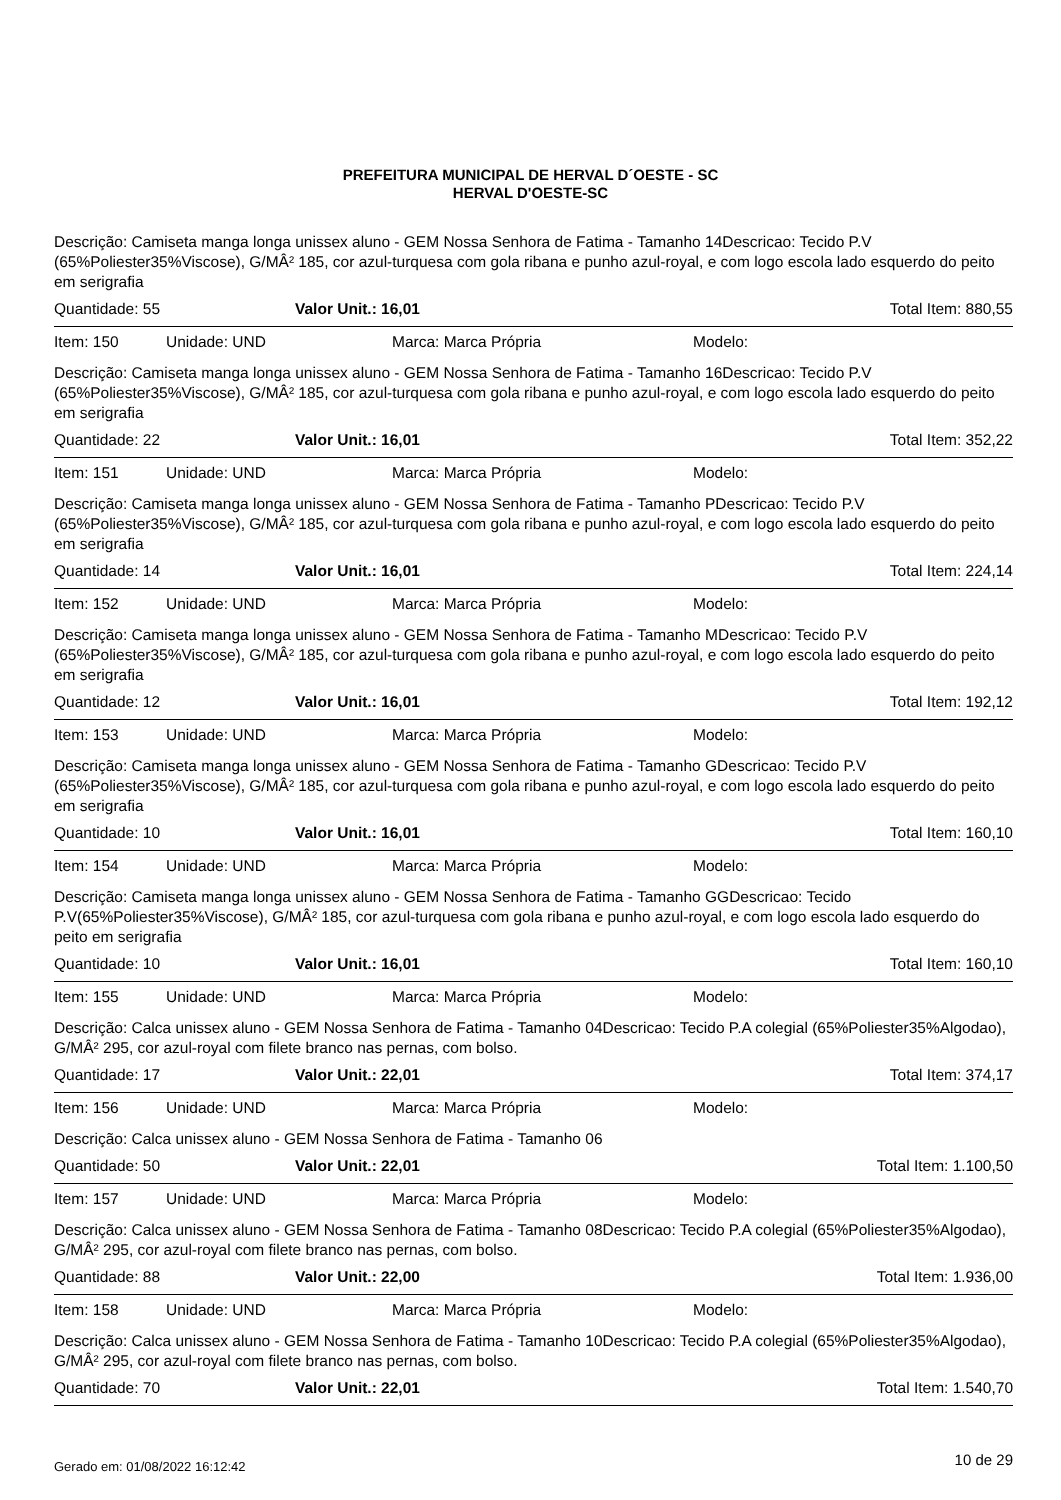PREFEITURA MUNICIPAL DE HERVAL D´OESTE - SC
HERVAL D'OESTE-SC
Descrição: Camiseta manga longa unissex aluno - GEM Nossa Senhora de Fatima - Tamanho 14Descricao: Tecido P.V (65%Poliester35%Viscose), G/MÂ² 185, cor azul-turquesa com gola ribana e punho azul-royal, e com logo escola lado esquerdo do peito em serigrafia
Quantidade: 55 Valor Unit.: 16,01 Total Item: 880,55
Item: 150 Unidade: UND Marca: Marca Própria Modelo:
Descrição: Camiseta manga longa unissex aluno - GEM Nossa Senhora de Fatima - Tamanho 16Descricao: Tecido P.V (65%Poliester35%Viscose), G/MÂ² 185, cor azul-turquesa com gola ribana e punho azul-royal, e com logo escola lado esquerdo do peito em serigrafia
Quantidade: 22 Valor Unit.: 16,01 Total Item: 352,22
Item: 151 Unidade: UND Marca: Marca Própria Modelo:
Descrição: Camiseta manga longa unissex aluno - GEM Nossa Senhora de Fatima - Tamanho PDescricao: Tecido P.V (65%Poliester35%Viscose), G/MÂ² 185, cor azul-turquesa com gola ribana e punho azul-royal, e com logo escola lado esquerdo do peito em serigrafia
Quantidade: 14 Valor Unit.: 16,01 Total Item: 224,14
Item: 152 Unidade: UND Marca: Marca Própria Modelo:
Descrição: Camiseta manga longa unissex aluno - GEM Nossa Senhora de Fatima - Tamanho MDescricao: Tecido P.V (65%Poliester35%Viscose), G/MÂ² 185, cor azul-turquesa com gola ribana e punho azul-royal, e com logo escola lado esquerdo do peito em serigrafia
Quantidade: 12 Valor Unit.: 16,01 Total Item: 192,12
Item: 153 Unidade: UND Marca: Marca Própria Modelo:
Descrição: Camiseta manga longa unissex aluno - GEM Nossa Senhora de Fatima - Tamanho GDescricao: Tecido P.V (65%Poliester35%Viscose), G/MÂ² 185, cor azul-turquesa com gola ribana e punho azul-royal, e com logo escola lado esquerdo do peito em serigrafia
Quantidade: 10 Valor Unit.: 16,01 Total Item: 160,10
Item: 154 Unidade: UND Marca: Marca Própria Modelo:
Descrição: Camiseta manga longa unissex aluno - GEM Nossa Senhora de Fatima - Tamanho GGDescricao: Tecido P.V(65%Poliester35%Viscose), G/MÂ² 185, cor azul-turquesa com gola ribana e punho azul-royal, e com logo escola lado esquerdo do peito em serigrafia
Quantidade: 10 Valor Unit.: 16,01 Total Item: 160,10
Item: 155 Unidade: UND Marca: Marca Própria Modelo:
Descrição: Calca unissex aluno - GEM Nossa Senhora de Fatima - Tamanho 04Descricao: Tecido P.A colegial (65%Poliester35%Algodao), G/MÂ² 295, cor azul-royal com filete branco nas pernas, com bolso.
Quantidade: 17 Valor Unit.: 22,01 Total Item: 374,17
Item: 156 Unidade: UND Marca: Marca Própria Modelo:
Descrição: Calca unissex aluno - GEM Nossa Senhora de Fatima - Tamanho 06
Quantidade: 50 Valor Unit.: 22,01 Total Item: 1.100,50
Item: 157 Unidade: UND Marca: Marca Própria Modelo:
Descrição: Calca unissex aluno - GEM Nossa Senhora de Fatima - Tamanho 08Descricao: Tecido P.A colegial (65%Poliester35%Algodao), G/MÂ² 295, cor azul-royal com filete branco nas pernas, com bolso.
Quantidade: 88 Valor Unit.: 22,00 Total Item: 1.936,00
Item: 158 Unidade: UND Marca: Marca Própria Modelo:
Descrição: Calca unissex aluno - GEM Nossa Senhora de Fatima - Tamanho 10Descricao: Tecido P.A colegial (65%Poliester35%Algodao), G/MÂ² 295, cor azul-royal com filete branco nas pernas, com bolso.
Quantidade: 70 Valor Unit.: 22,01 Total Item: 1.540,70
Gerado em: 01/08/2022 16:12:42 10 de 29